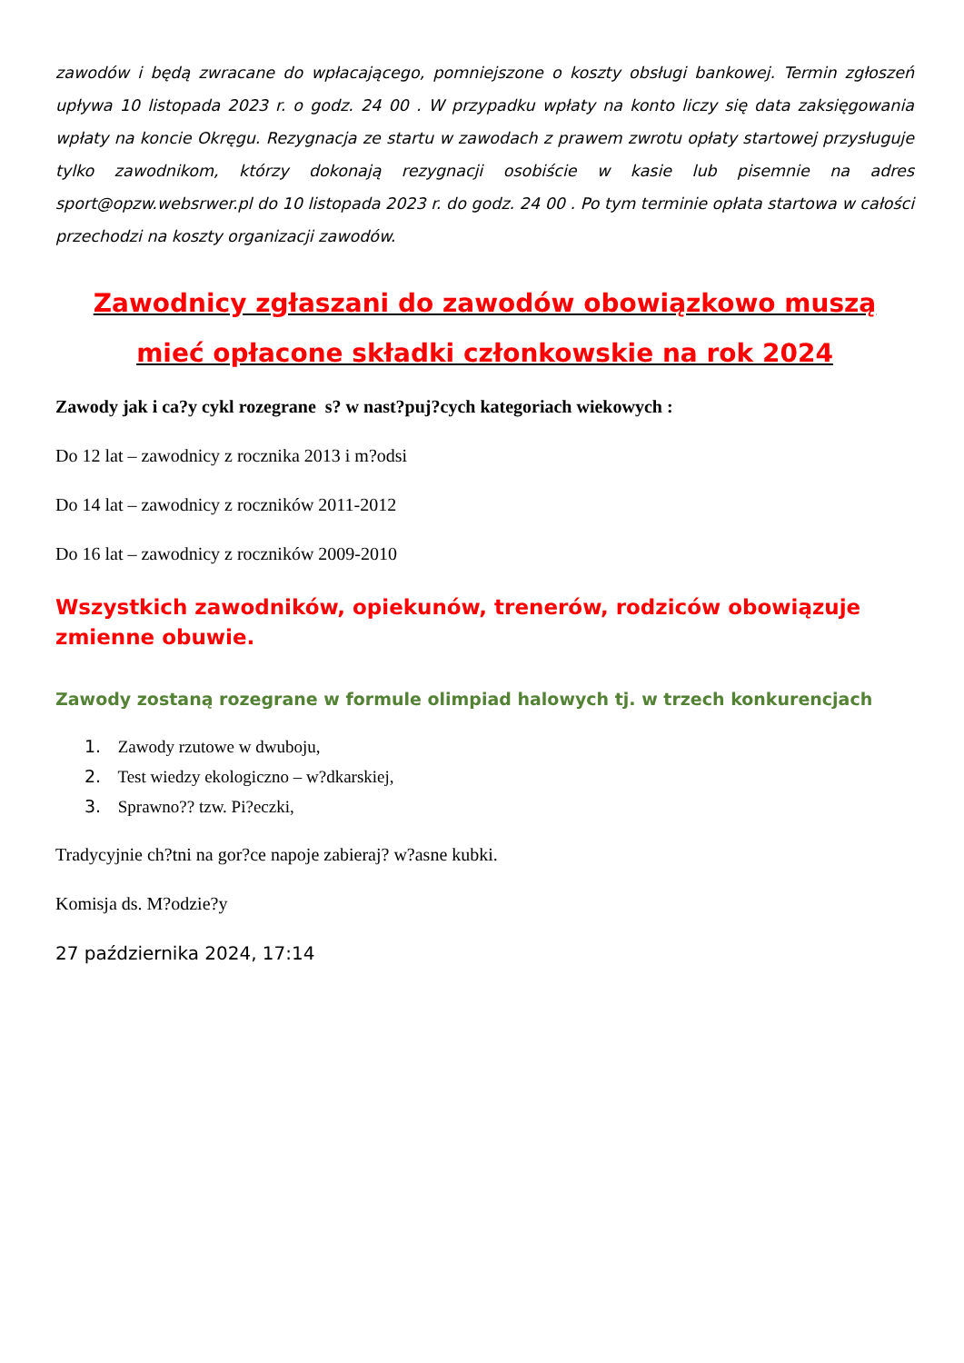zawodów i będą zwracane do wpłacającego, pomniejszone o koszty obsługi bankowej. Termin zgłoszeń upływa 10 listopada 2023 r. o godz. 24 00 . W przypadku wpłaty na konto liczy się data zaksięgowania wpłaty na koncie Okręgu. Rezygnacja ze startu w zawodach z prawem zwrotu opłaty startowej przysługuje tylko zawodnikom, którzy dokonają rezygnacji osobiście w kasie lub pisemnie na adres sport@opzw.websrwer.pl do 10 listopada 2023 r. do godz. 24 00 . Po tym terminie opłata startowa w całości przechodzi na koszty organizacji zawodów.
Zawodnicy zgłaszani do zawodów obowiązkowo muszą mieć opłacone składki członkowskie na rok 2024
Zawody jak i ca?y cykl rozegrane s? w nast?puj?cych kategoriach wiekowych :
Do 12 lat – zawodnicy z rocznika 2013 i m?odsi
Do 14 lat – zawodnicy z roczników 2011-2012
Do 16 lat – zawodnicy z roczników 2009-2010
Wszystkich zawodników, opiekunów, trenerów, rodziców obowiązuje zmienne obuwie.
Zawody zostaną rozegrane w formule olimpiad halowych tj. w trzech konkurencjach
1. Zawody rzutowe w dwuboju,
2. Test wiedzy ekologiczno – w?dkarskiej,
3. Sprawno?? tzw. Pi?eczki,
Tradycyjnie ch?tni na gor?ce napoje zabieraj? w?asne kubki.
Komisja ds. M?odzie?y
27 października 2024, 17:14